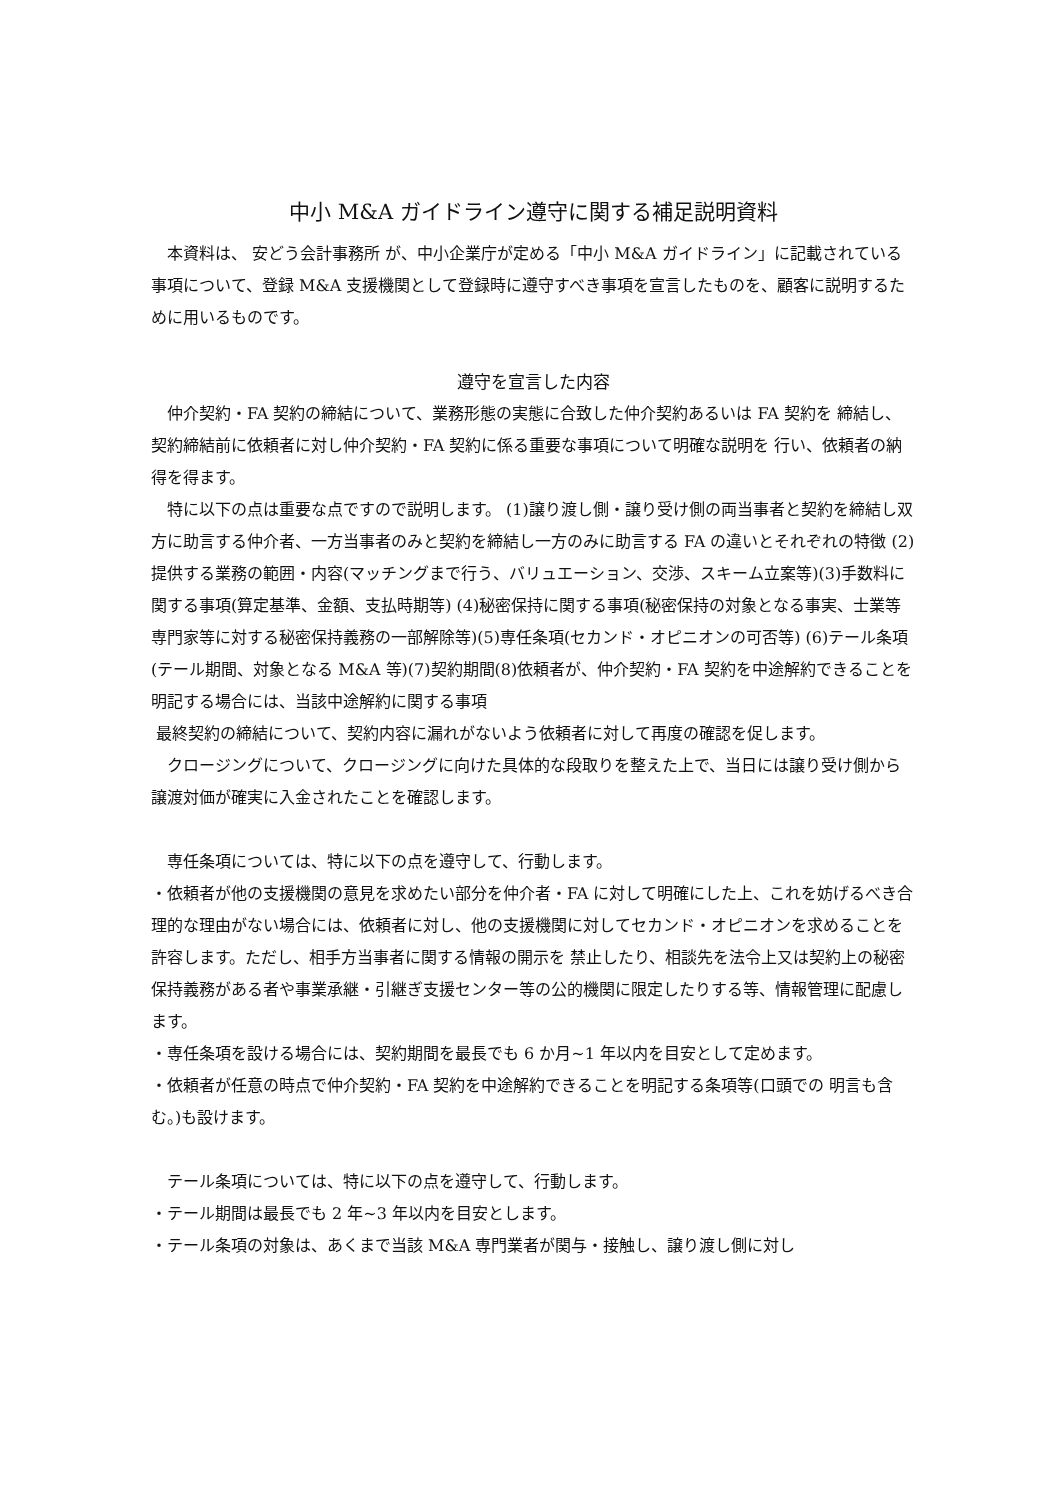中小 M&A ガイドライン遵守に関する補足説明資料
　本資料は、 安どう会計事務所 が、中小企業庁が定める「中小 M&A ガイドライン」に記載されている事項について、登録 M&A 支援機関として登録時に遵守すべき事項を宣言したものを、顧客に説明するために用いるものです。
遵守を宣言した内容
　仲介契約・FA 契約の締結について、業務形態の実態に合致した仲介契約あるいは FA 契約を 締結し、契約締結前に依頼者に対し仲介契約・FA 契約に係る重要な事項について明確な説明を 行い、依頼者の納得を得ます。
　特に以下の点は重要な点ですので説明します。 (1)譲り渡し側・譲り受け側の両当事者と契約を締結し双方に助言する仲介者、一方当事者のみと契約を締結し一方のみに助言する FA の違いとそれぞれの特徴 (2)提供する業務の範囲・内容(マッチングまで行う、バリュエーション、交渉、スキーム立案等)(3)手数料に関する事項(算定基準、金額、支払時期等) (4)秘密保持に関する事項(秘密保持の対象となる事実、士業等専門家等に対する秘密保持義務の一部解除等)(5)専任条項(セカンド・オピニオンの可否等) (6)テール条項(テール期間、対象となる M&A 等)(7)契約期間(8)依頼者が、仲介契約・FA 契約を中途解約できることを明記する場合には、当該中途解約に関する事項
最終契約の締結について、契約内容に漏れがないよう依頼者に対して再度の確認を促します。
　クロージングについて、クロージングに向けた具体的な段取りを整えた上で、当日には譲り受け側から譲渡対価が確実に入金されたことを確認します。
　専任条項については、特に以下の点を遵守して、行動します。
・依頼者が他の支援機関の意見を求めたい部分を仲介者・FA に対して明確にした上、これを妨げるべき合理的な理由がない場合には、依頼者に対し、他の支援機関に対してセカンド・オピニオンを求めることを許容します。ただし、相手方当事者に関する情報の開示を 禁止したり、相談先を法令上又は契約上の秘密保持義務がある者や事業承継・引継ぎ支援センター等の公的機関に限定したりする等、情報管理に配慮します。
・専任条項を設ける場合には、契約期間を最長でも 6 か月~1 年以内を目安として定めます。
・依頼者が任意の時点で仲介契約・FA 契約を中途解約できることを明記する条項等(口頭での 明言も含む。)も設けます。
　テール条項については、特に以下の点を遵守して、行動します。
・テール期間は最長でも 2 年~3 年以内を目安とします。
・テール条項の対象は、あくまで当該 M&A 専門業者が関与・接触し、譲り渡し側に対し